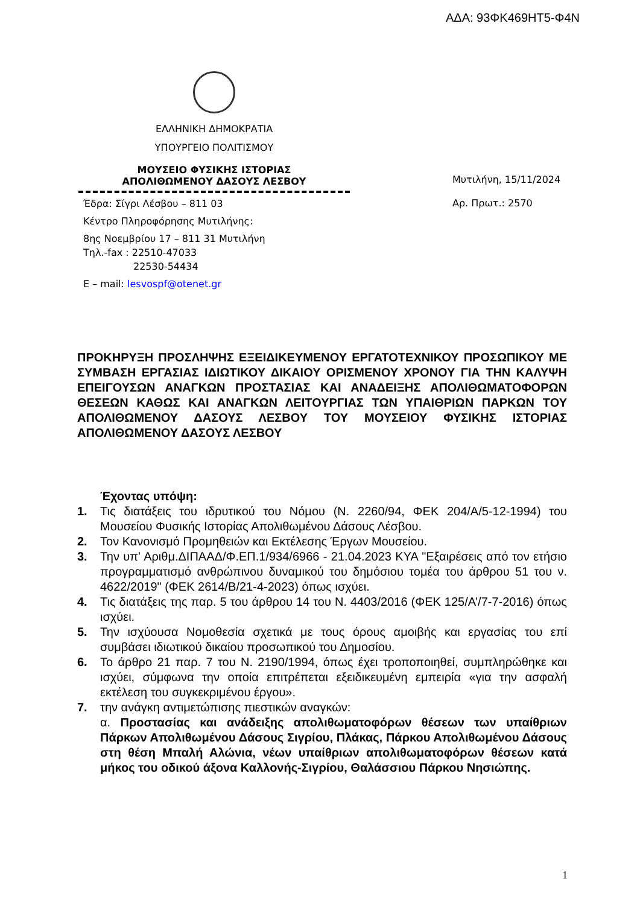ΑΔΑ: 93ΦΚ469ΗΤ5-Φ4Ν
ΕΛΛΗΝΙΚΗ ΔΗΜΟΚΡΑΤΙΑ
ΥΠΟΥΡΓΕΙΟ ΠΟΛΙΤΙΣΜΟΥ
ΜΟΥΣΕΙΟ ΦΥΣΙΚΗΣ ΙΣΤΟΡΙΑΣ
ΑΠΟΛΙΘΩΜΕΝΟΥ ΔΑΣΟΥΣ ΛΕΣΒΟΥ
Έδρα: Σίγρι Λέσβου – 811 03
Κέντρο Πληροφόρησης Μυτιλήνης:
8ης Νοεμβρίου 17 – 811 31 Μυτιλήνη
Τηλ.-fax : 22510-47033
22530-54434
Ε – mail: lesvospf@otenet.gr
Μυτιλήνη, 15/11/2024
Αρ. Πρωτ.: 2570
ΠΡΟΚΗΡΥΞΗ ΠΡΟΣΛΗΨΗΣ ΕΞΕΙΔΙΚΕΥΜΕΝΟΥ ΕΡΓΑΤΟΤΕΧΝΙΚΟΥ ΠΡΟΣΩΠΙΚΟΥ ΜΕ ΣΥΜΒΑΣΗ ΕΡΓΑΣΙΑΣ ΙΔΙΩΤΙΚΟΥ ΔΙΚΑΙΟΥ ΟΡΙΣΜΕΝΟΥ ΧΡΟΝΟΥ ΓΙΑ ΤΗΝ ΚΑΛΥΨΗ ΕΠΕΙΓΟΥΣΩΝ ΑΝΑΓΚΩΝ ΠΡΟΣΤΑΣΙΑΣ ΚΑΙ ΑΝΑΔΕΙΞΗΣ ΑΠΟΛΙΘΩΜΑΤΟΦΟΡΩΝ ΘΕΣΕΩΝ ΚΑΘΩΣ ΚΑΙ ΑΝΑΓΚΩΝ ΛΕΙΤΟΥΡΓΙΑΣ ΤΩΝ ΥΠΑΙΘΡΙΩΝ ΠΑΡΚΩΝ ΤΟΥ ΑΠΟΛΙΘΩΜΕΝΟΥ ΔΑΣΟΥΣ ΛΕΣΒΟΥ ΤΟΥ ΜΟΥΣΕΙΟΥ ΦΥΣΙΚΗΣ ΙΣΤΟΡΙΑΣ ΑΠΟΛΙΘΩΜΕΝΟΥ ΔΑΣΟΥΣ ΛΕΣΒΟΥ
Έχοντας υπόψη:
1. Τις διατάξεις του ιδρυτικού του Νόμου (Ν. 2260/94, ΦΕΚ 204/Α/5-12-1994) του Μουσείου Φυσικής Ιστορίας Απολιθωμένου Δάσους Λέσβου.
2. Τον Κανονισμό Προμηθειών και Εκτέλεσης Έργων Μουσείου.
3. Την υπ' Αριθμ.ΔΙΠΑΑΔ/Φ.ΕΠ.1/934/6966 - 21.04.2023 ΚΥΑ "Εξαιρέσεις από τον ετήσιο προγραμματισμό ανθρώπινου δυναμικού του δημόσιου τομέα του άρθρου 51 του ν. 4622/2019" (ΦΕΚ 2614/Β/21-4-2023) όπως ισχύει.
4. Τις διατάξεις της παρ. 5 του άρθρου 14 του Ν. 4403/2016 (ΦΕΚ 125/Α’/7-7-2016) όπως ισχύει.
5. Την ισχύουσα Νομοθεσία σχετικά με τους όρους αμοιβής και εργασίας του επί συμβάσει ιδιωτικού δικαίου προσωπικού του Δημοσίου.
6. Το άρθρο 21 παρ. 7 του Ν. 2190/1994, όπως έχει τροποποιηθεί, συμπληρώθηκε και ισχύει, σύμφωνα την οποία επιτρέπεται εξειδικευμένη εμπειρία «για την ασφαλή εκτέλεση του συγκεκριμένου έργου».
7. την ανάγκη αντιμετώπισης πιεστικών αναγκών:
α. Προστασίας και ανάδειξης απολιθωματοφόρων θέσεων των υπαίθριων Πάρκων Απολιθωμένου Δάσους Σιγρίου, Πλάκας, Πάρκου Απολιθωμένου Δάσους στη θέση Μπαλή Αλώνια, νέων υπαίθριων απολιθωματοφόρων θέσεων κατά μήκος του οδικού άξονα Καλλονής-Σιγρίου, Θαλάσσιου Πάρκου Νησιώπης.
1